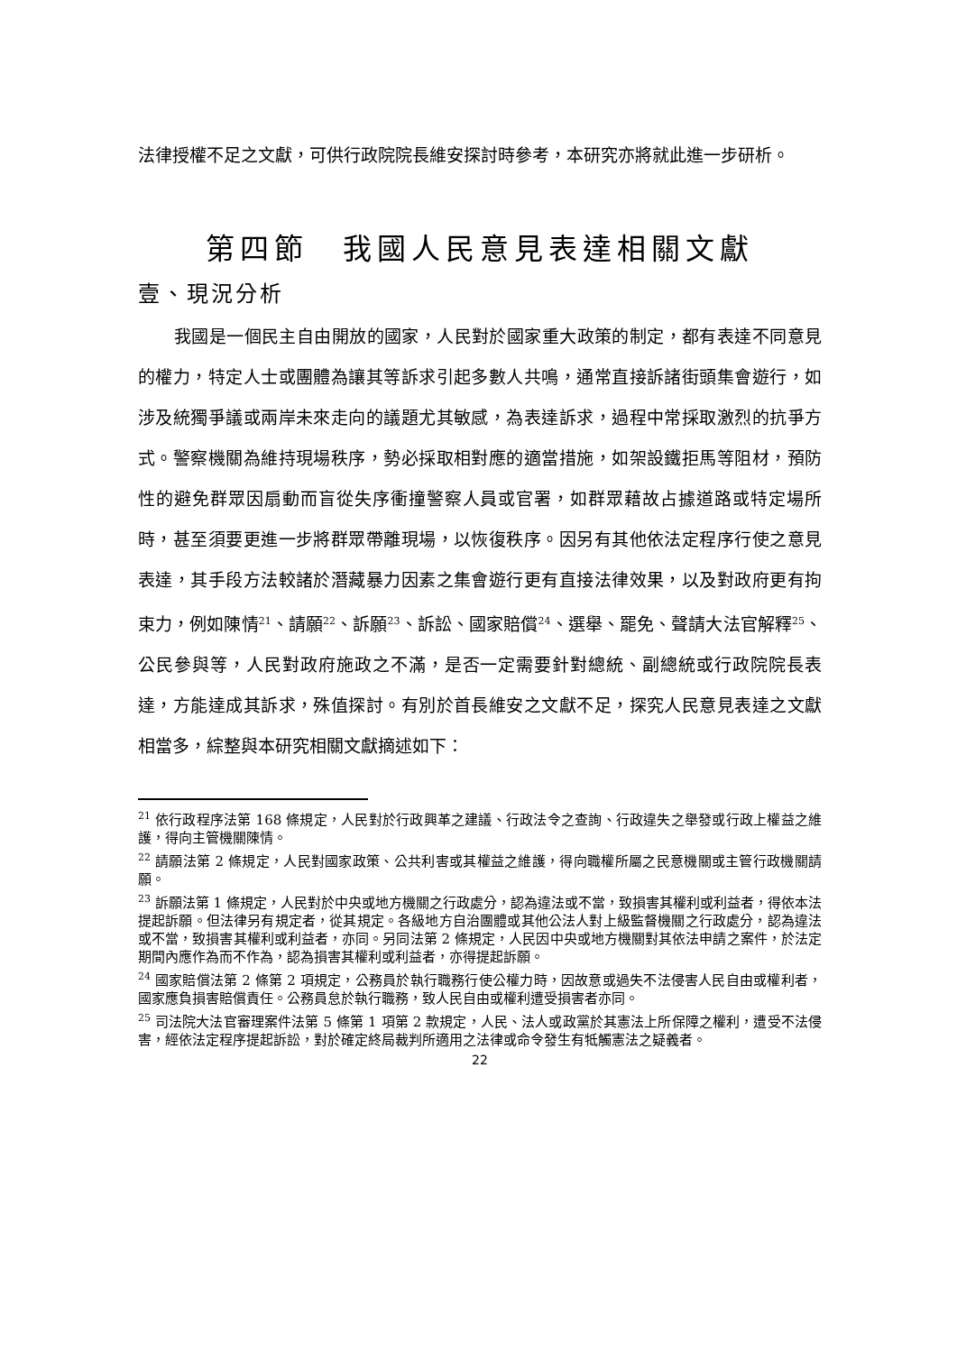法律授權不足之文獻，可供行政院院長維安探討時參考，本研究亦將就此進一步研析。
第四節　我國人民意見表達相關文獻
壹、現況分析
我國是一個民主自由開放的國家，人民對於國家重大政策的制定，都有表達不同意見的權力，特定人士或團體為讓其等訴求引起多數人共鳴，通常直接訴諸街頭集會遊行，如涉及統獨爭議或兩岸未來走向的議題尤其敏感，為表達訴求，過程中常採取激烈的抗爭方式。警察機關為維持現場秩序，勢必採取相對應的適當措施，如架設鐵拒馬等阻材，預防性的避免群眾因扇動而盲從失序衝撞警察人員或官署，如群眾藉故占據道路或特定場所時，甚至須要更進一步將群眾帶離現場，以恢復秩序。因另有其他依法定程序行使之意見表達，其手段方法較諸於潛藏暴力因素之集會遊行更有直接法律效果，以及對政府更有拘束力，例如陳情<sup>21</sup>、請願<sup>22</sup>、訴願<sup>23</sup>、訴訟、國家賠償<sup>24</sup>、選舉、罷免、聲請大法官解釋<sup>25</sup>、公民參與等，人民對政府施政之不滿，是否一定需要針對總統、副總統或行政院院長表達，方能達成其訴求，殊值探討。有別於首長維安之文獻不足，探究人民意見表達之文獻相當多，綜整與本研究相關文獻摘述如下：
<sup>21</sup> 依行政程序法第 168 條規定，人民對於行政興革之建議、行政法令之查詢、行政違失之舉發或行政上權益之維護，得向主管機關陳情。
<sup>22</sup> 請願法第 2 條規定，人民對國家政策、公共利害或其權益之維護，得向職權所屬之民意機關或主管行政機關請願。
<sup>23</sup> 訴願法第 1 條規定，人民對於中央或地方機關之行政處分，認為違法或不當，致損害其權利或利益者，得依本法提起訴願。但法律另有規定者，從其規定。各級地方自治團體或其他公法人對上級監督機關之行政處分，認為違法或不當，致損害其權利或利益者，亦同。另同法第 2 條規定，人民因中央或地方機關對其依法申請之案件，於法定期間內應作為而不作為，認為損害其權利或利益者，亦得提起訴願。
<sup>24</sup> 國家賠償法第 2 條第 2 項規定，公務員於執行職務行使公權力時，因故意或過失不法侵害人民自由或權利者，國家應負損害賠償責任。公務員怠於執行職務，致人民自由或權利遭受損害者亦同。
<sup>25</sup> 司法院大法官審理案件法第 5 條第 1 項第 2 款規定，人民、法人或政黨於其憲法上所保障之權利，遭受不法侵害，經依法定程序提起訴訟，對於確定終局裁判所適用之法律或命令發生有牴觸憲法之疑義者。
22